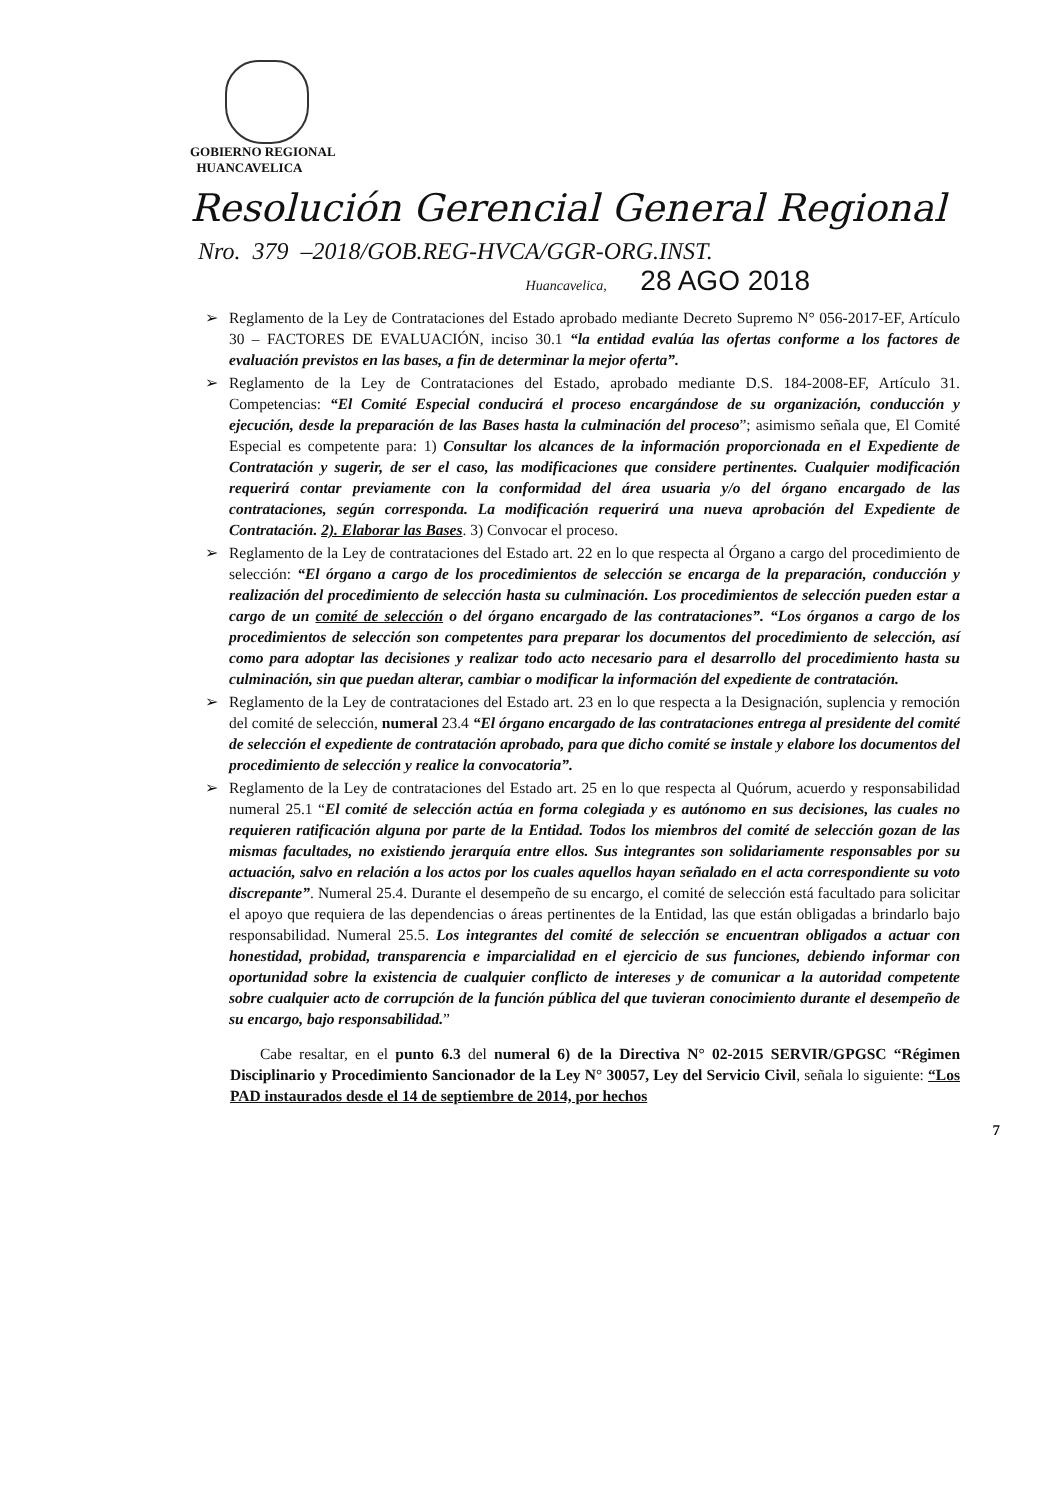GOBIERNO REGIONAL
HUANCAVELICA
Resolución Gerencial General Regional
Nro. 379 –2018/GOB.REG-HVCA/GGR-ORG.INST.
Huancavelica, 28 AGO 2018
➢ Reglamento de la Ley de Contrataciones del Estado aprobado mediante Decreto Supremo N° 056-2017-EF, Artículo 30 – FACTORES DE EVALUACIÓN, inciso 30.1 “la entidad evalúa las ofertas conforme a los factores de evaluación previstos en las bases, a fin de determinar la mejor oferta”.
➢ Reglamento de la Ley de Contrataciones del Estado, aprobado mediante D.S. 184-2008-EF, Artículo 31. Competencias: “El Comité Especial conducirá el proceso encargándose de su organización, conducción y ejecución, desde la preparación de las Bases hasta la culminación del proceso”; asimismo señala que, El Comité Especial es competente para: 1) Consultar los alcances de la información proporcionada en el Expediente de Contratación y sugerir, de ser el caso, las modificaciones que considere pertinentes. Cualquier modificación requerirá contar previamente con la conformidad del área usuaria y/o del órgano encargado de las contrataciones, según corresponda. La modificación requerirá una nueva aprobación del Expediente de Contratación. 2). Elaborar las Bases. 3) Convocar el proceso.
➢ Reglamento de la Ley de contrataciones del Estado art. 22 en lo que respecta al Órgano a cargo del procedimiento de selección: “El órgano a cargo de los procedimientos de selección se encarga de la preparación, conducción y realización del procedimiento de selección hasta su culminación. Los procedimientos de selección pueden estar a cargo de un comité de selección o del órgano encargado de las contrataciones”. “Los órganos a cargo de los procedimientos de selección son competentes para preparar los documentos del procedimiento de selección, así como para adoptar las decisiones y realizar todo acto necesario para el desarrollo del procedimiento hasta su culminación, sin que puedan alterar, cambiar o modificar la información del expediente de contratación.
➢ Reglamento de la Ley de contrataciones del Estado art. 23 en lo que respecta a la Designación, suplencia y remoción del comité de selección, numeral 23.4 “El órgano encargado de las contrataciones entrega al presidente del comité de selección el expediente de contratación aprobado, para que dicho comité se instale y elabore los documentos del procedimiento de selección y realice la convocatoria”.
➢ Reglamento de la Ley de contrataciones del Estado art. 25 en lo que respecta al Quórum, acuerdo y responsabilidad numeral 25.1 “El comité de selección actúa en forma colegiada y es autónomo en sus decisiones, las cuales no requieren ratificación alguna por parte de la Entidad. Todos los miembros del comité de selección gozan de las mismas facultades, no existiendo jerarquía entre ellos. Sus integrantes son solidariamente responsables por su actuación, salvo en relación a los actos por los cuales aquellos hayan señalado en el acta correspondiente su voto discrepante”. Numeral 25.4. Durante el desempeño de su encargo, el comité de selección está facultado para solicitar el apoyo que requiera de las dependencias o áreas pertinentes de la Entidad, las que están obligadas a brindarlo bajo responsabilidad. Numeral 25.5. Los integrantes del comité de selección se encuentran obligados a actuar con honestidad, probidad, transparencia e imparcialidad en el ejercicio de sus funciones, debiendo informar con oportunidad sobre la existencia de cualquier conflicto de intereses y de comunicar a la autoridad competente sobre cualquier acto de corrupción de la función pública del que tuvieran conocimiento durante el desempeño de su encargo, bajo responsabilidad.”
Cabe resaltar, en el punto 6.3 del numeral 6) de la Directiva N° 02-2015 SERVIR/GPGSC “Régimen Disciplinario y Procedimiento Sancionador de la Ley N° 30057, Ley del Servicio Civil, señala lo siguiente: “Los PAD instaurados desde el 14 de septiembre de 2014, por hechos
7